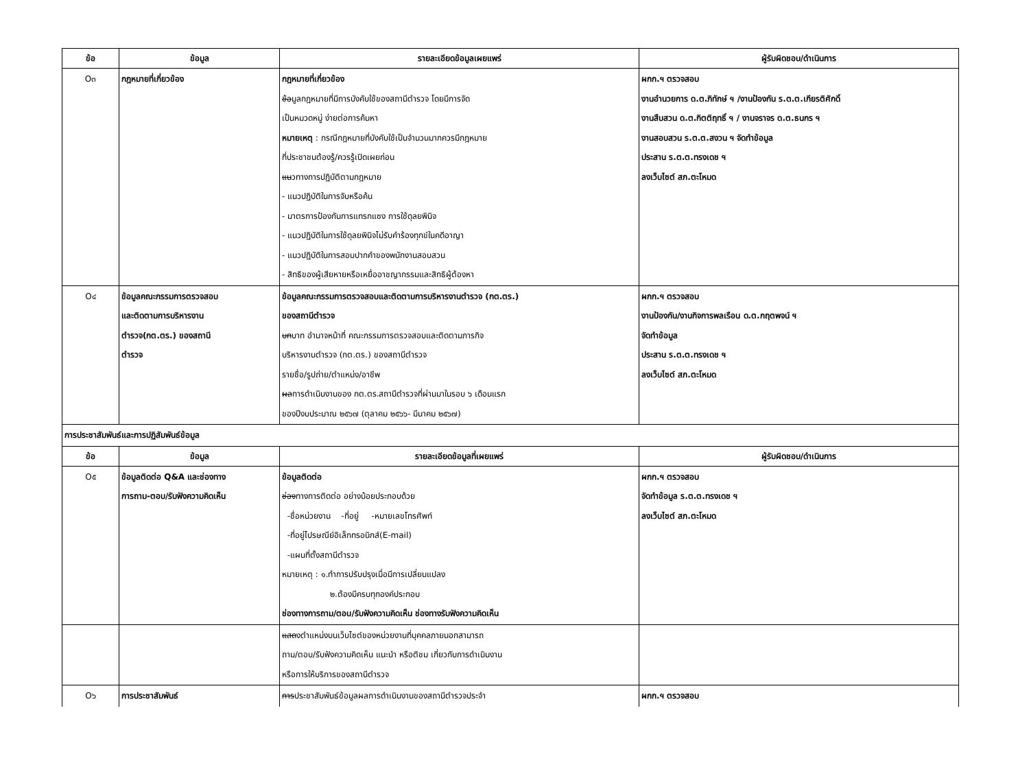| ข้อ | ข้อมูล | รายละเอียดข้อมูลเผยแพร่ | ผู้รับผิดชอบ/ดำเนินการ |
| --- | --- | --- | --- |
| O๓ | กฎหมายที่เกี่ยวข้อง | กฎหมายที่เกี่ยวข้อง ข้อ มูลกฎหมายที่มีการบังคับใช้ของสถานีตำรวจ โดยมีการจัด เป็นหมวดหมู่ ง่ายต่อการค้นหา หมายเหตุ : กรณีกฎหมายที่บังคับใช้เป็นจำนวนมากควรมีกฎหมาย ที่ประชาชนต้องรู้/ควรรู้เปิดเผยก่อน แน วทางการปฏิบัติตามกฎหมาย - แนวปฏิบัติในการจับหรือค้น - มาตรการป้องกันการแทรกแซง การใช้ดุลยพินิจ - แนวปฏิบัติในการใช้ดุลยพินิจไม่รับคำร้องทุกข์ในคดีอาญา - แนวปฏิบัติในการสอบปากคำของพนักงานสอบสวน - สิทธิของผู้เสียหายหรือเหยื่ออาชญากรรมและสิทธิผู้ต้องหา | ผกก.ฯ ตรวจสอบ งานอำนวยการ ด.ต.ภิทักษ์ ฯ /งานป้องกัน ร.ต.ต.เกียรติศักดิ์ งานสืบสวน ด.ต.กิตติฤทธิ์ ฯ / งานจราจร ด.ต.ธนกร ฯ งานสอบสวน ร.ต.ต.สงวน ฯ จัดทำข้อมูล ประสาน ร.ต.ต.ทรงเดช ฯ ลงเว็บไซต์ สภ.ตะโหมด |
| O๔ | ข้อมูลคณะกรรมการตรวจสอบ และติดตามการบริหารงาน ตำรวจ(กต.ตร.) ของสถานี ตำรวจ | ข้อมูลคณะกรรมการตรวจสอบและติดตามการบริหารงานตำรวจ (กต.ตร.) ของสถานีตำรวจ บท บาท อำนาจหน้าที่ คณะกรรมการตรวจสอบและติดตามภารกิจ บริหารงานตำรวจ (กต.ตร.) ของสถานีตำรวจ รายชื่อ/รูปถ่าย/ตำแหน่ง/อาชีพ ผล การดำเนินงานของ กต.ตร.สถานีตำรวจที่ผ่านมาในรอบ ๖ เดือนแรก ของปีงบประมาณ ๒๕๖๗ (ตุลาคม ๒๕๖๖- มีนาคม ๒๕๖๗) | ผกก.ฯ ตรวจสอบ งานป้องกัน/งานกิจการพลเรือน ด.ต.กฤตพจน์ ฯ จัดทำข้อมูล ประสาน ร.ต.ต.ทรงเดช ฯ ลงเว็บไซต์ สภ.ตะโหมด |
| การประชาสัมพันธ์และการปฏิสัมพันธ์ข้อมูล | | | |
| ข้อ | ข้อมูล | รายละเอียดข้อมูลที่เผยแพร่ | ผู้รับผิดชอบ/ดำเนินการ |
| O๕ | ข้อมูลติดต่อ Q&A และช่องทาง การถาม-ตอบ/รับฟังความคิดเห็น | ข้อมูลติดต่อ ช่อง ทางการติดต่อ อย่างน้อยประกอบด้วย -ชื่อหน่วยงาน -ที่อยู่ -หมายเลขโทรศัพท์ -ที่อยู่ไปรษณีย์อิเล็กทรอนิกส์(E-mail) -แผนที่ตั้งสถานีตำรวจ หมายเหตุ : ๑.ทำการปรับปรุงเมื่อมีการเปลี่ยนแปลง ๒.ต้องมีครบทุกองค์ประกอบ ช่องทางการถาม/ตอบ/รับฟังความคิดเห็น ช่องทางรับฟังความคิดเห็น | ผกก.ฯ ตรวจสอบ จัดทำข้อมูล ร.ต.ต.ทรงเดช ฯ ลงเว็บไซต์ สภ.ตะโหมด |
| | | แสด งตำแหน่งบนเว็บไซต์ของหน่วยงานที่บุคคลภายนอกสามารถ ถาม/ตอบ/รับฟังความคิดเห็น แนะนำ หรือติชม เกี่ยวกับการดำเนินงาน หรือการให้บริการของสถานีตำรวจ | |
| O๖ | การประชาสัมพันธ์ | การ ประชาสัมพันธ์ข้อมูลผลการดำเนินงานของสถานีตำรวจประจำ | ผกก.ฯ ตรวจสอบ |